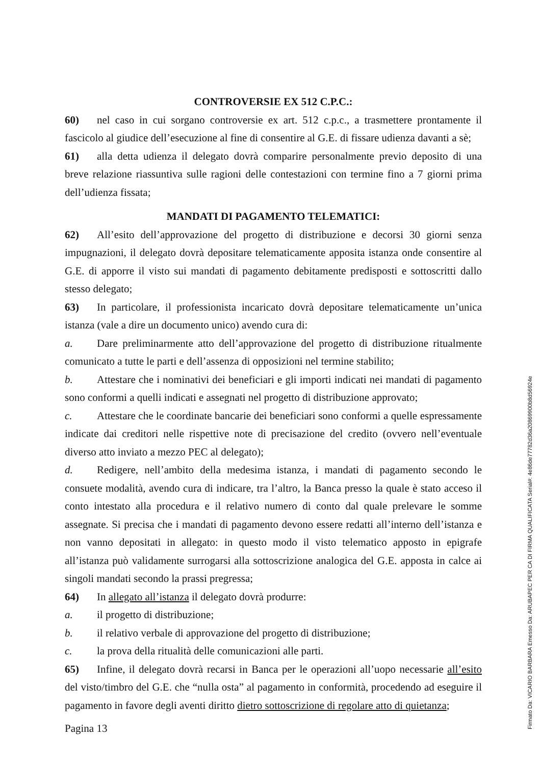CONTROVERSIE EX 512 C.P.C.:
60) nel caso in cui sorgano controversie ex art. 512 c.p.c., a trasmettere prontamente il fascicolo al giudice dell’esecuzione al fine di consentire al G.E. di fissare udienza davanti a sè;
61) alla detta udienza il delegato dovrà comparire personalmente previo deposito di una breve relazione riassuntiva sulle ragioni delle contestazioni con termine fino a 7 giorni prima dell’udienza fissata;
MANDATI DI PAGAMENTO TELEMATICI:
62) All’esito dell’approvazione del progetto di distribuzione e decorsi 30 giorni senza impugnazioni, il delegato dovrà depositare telematicamente apposita istanza onde consentire al G.E. di apporre il visto sui mandati di pagamento debitamente predisposti e sottoscritti dallo stesso delegato;
63) In particolare, il professionista incaricato dovrà depositare telematicamente un’unica istanza (vale a dire un documento unico) avendo cura di:
a. Dare preliminarmente atto dell’approvazione del progetto di distribuzione ritualmente comunicato a tutte le parti e dell’assenza di opposizioni nel termine stabilito;
b. Attestare che i nominativi dei beneficiari e gli importi indicati nei mandati di pagamento sono conformi a quelli indicati e assegnati nel progetto di distribuzione approvato;
c. Attestare che le coordinate bancarie dei beneficiari sono conformi a quelle espressamente indicate dai creditori nelle rispettive note di precisazione del credito (ovvero nell’eventuale diverso atto inviato a mezzo PEC al delegato);
d. Redigere, nell’ambito della medesima istanza, i mandati di pagamento secondo le consuete modalità, avendo cura di indicare, tra l’altro, la Banca presso la quale è stato acceso il conto intestato alla procedura e il relativo numero di conto dal quale prelevare le somme assegnate. Si precisa che i mandati di pagamento devono essere redatti all’interno dell’istanza e non vanno depositati in allegato: in questo modo il visto telematico apposto in epigrafe all’istanza può validamente surrogarsi alla sottoscrizione analogica del G.E. apposta in calce ai singoli mandati secondo la prassi pregressa;
64) In allegato all’istanza il delegato dovrà produrre:
a. il progetto di distribuzione;
b. il relativo verbale di approvazione del progetto di distribuzione;
c. la prova della ritualità delle comunicazioni alle parti.
65) Infine, il delegato dovrà recarsi in Banca per le operazioni all’uopo necessarie all’esito del visto/timbro del G.E. che “nulla osta” al pagamento in conformità, procedendo ad eseguire il pagamento in favore degli aventi diritto dietro sottoscrizione di regolare atto di quietanza;
Pagina 13
Firmato Da: VICARIO BARBARA Emesso Da: ARUBAPEC PER CA DI FIRMA QUALIFICATA Serial#: 4e86de77782d36a20869900b8d56924e